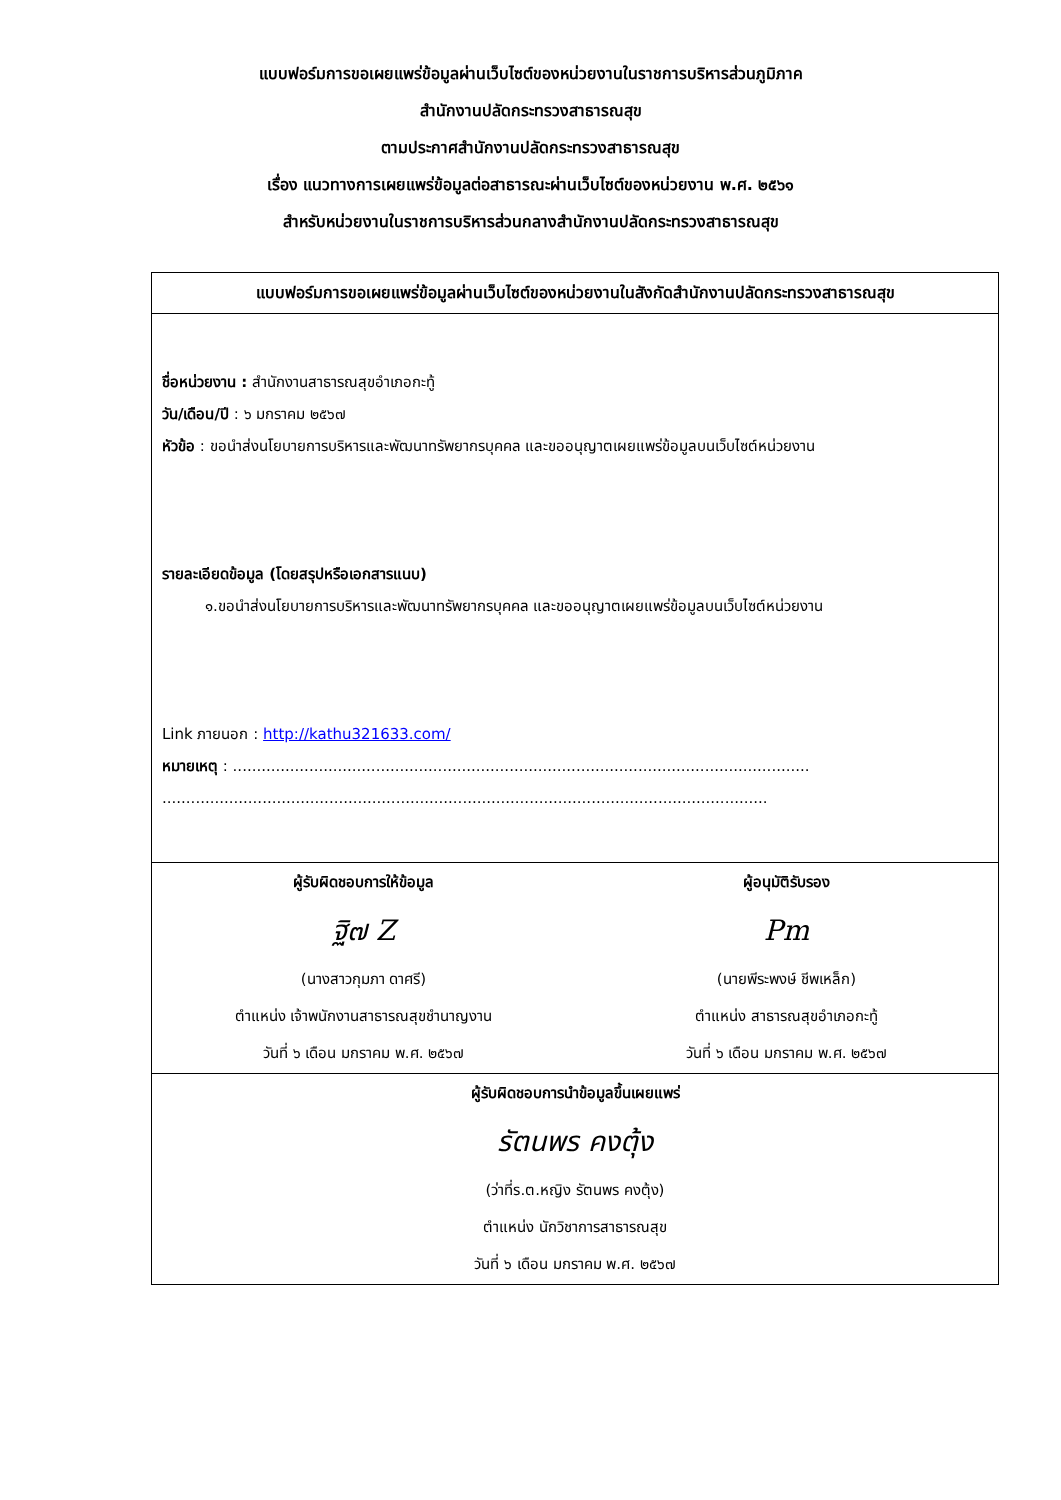แบบฟอร์มการขอเผยแพร่ข้อมูลผ่านเว็บไซต์ของหน่วยงานในราชการบริหารส่วนภูมิภาค
สำนักงานปลัดกระทรวงสาธารณสุข
ตามประกาศสำนักงานปลัดกระทรวงสาธารณสุข
เรื่อง แนวทางการเผยแพร่ข้อมูลต่อสาธารณะผ่านเว็บไซต์ของหน่วยงาน พ.ศ. ๒๕๖๑
สำหรับหน่วยงานในราชการบริหารส่วนกลางสำนักงานปลัดกระทรวงสาธารณสุข
| แบบฟอร์มการขอเผยแพร่ข้อมูลผ่านเว็บไซต์ของหน่วยงานในสังกัดสำนักงานปลัดกระทรวงสาธารณสุข | |
| --- | --- |
| ชื่อหน่วยงาน : สำนักงานสาธารณสุขอำเภอกะทู้ วัน/เดือน/ปี : ๖ มกราคม ๒๕๖๗ หัวข้อ : ขอนำส่งนโยบายการบริหารและพัฒนาทรัพยากรบุคคล และขออนุญาตเผยแพร่ข้อมูลบนเว็บไซต์หน่วยงาน รายละเอียดข้อมูล (โดยสรุปหรือเอกสารแนบ) ๑.ขอนำส่งนโยบายการบริหารและพัฒนาทรัพยากรบุคคล และขออนุญาตเผยแพร่ข้อมูลบนเว็บไซต์หน่วยงาน Link ภายนอก : http://kathu321633.com/ หมายเหตุ : ......................................................................................................................... ............................................................................................................................... | |
| ผู้รับผิดชอบการให้ข้อมูล ฐิ๗ Z (นางสาวกุมภา ดาศรี) ตำแหน่ง เจ้าพนักงานสาธารณสุขชำนาญงาน วันที่ ๖ เดือน มกราคม พ.ศ. ๒๕๖๗ | ผู้อนุมัติรับรอง Pm (นายพีระพงษ์ ชีพเหล็ก) ตำแหน่ง สาธารณสุขอำเภอกะทู้ วันที่ ๖ เดือน มกราคม พ.ศ. ๒๕๖๗ |
| ผู้รับผิดชอบการนำข้อมูลขึ้นเผยแพร่ รัตนพร คงตุ้ง (ว่าที่ร.ต.หญิง รัตนพร คงตุ้ง) ตำแหน่ง นักวิชาการสาธารณสุข วันที่ ๖ เดือน มกราคม พ.ศ. ๒๕๖๗ | |